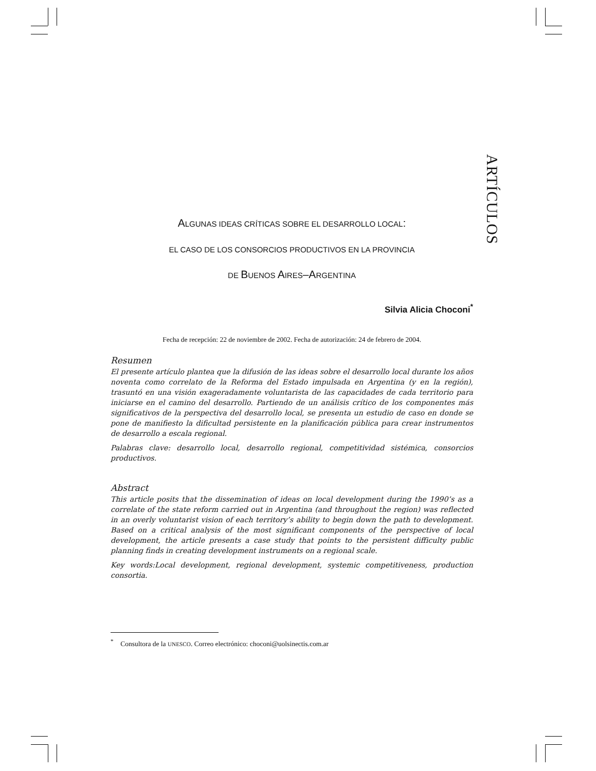ARTÍCULOS
ALGUNAS IDEAS CRÍTICAS SOBRE EL DESARROLLO LOCAL:
EL CASO DE LOS CONSORCIOS PRODUCTIVOS EN LA PROVINCIA
DE BUENOS AIRES–ARGENTINA
Silvia Alicia Choconi<sup>*</sup>
Fecha de recepción: 22 de noviembre de 2002. Fecha de autorización: 24 de febrero de 2004.
Resumen
El presente artículo plantea que la difusión de las ideas sobre el desarrollo local durante los años noventa como correlato de la Reforma del Estado impulsada en Argentina (y en la región), trasuntó en una visión exageradamente voluntarista de las capacidades de cada territorio para iniciarse en el camino del desarrollo. Partiendo de un análisis crítico de los componentes más significativos de la perspectiva del desarrollo local, se presenta un estudio de caso en donde se pone de manifiesto la dificultad persistente en la planificación pública para crear instrumentos de desarrollo a escala regional.
Palabras clave: desarrollo local, desarrollo regional, competitividad sistémica, consorcios productivos.
Abstract
This article posits that the dissemination of ideas on local development during the 1990’s as a correlate of the state reform carried out in Argentina (and throughout the region) was reflected in an overly voluntarist vision of each territory’s ability to begin down the path to development. Based on a critical analysis of the most significant components of the perspective of local development, the article presents a case study that points to the persistent difficulty public planning finds in creating development instruments on a regional scale.
Key words:Local development, regional development, systemic competitiveness, production consortia.
<sup>*</sup> Consultora de la UNESCO. Correo electrónico: choconi@uolsinectis.com.ar